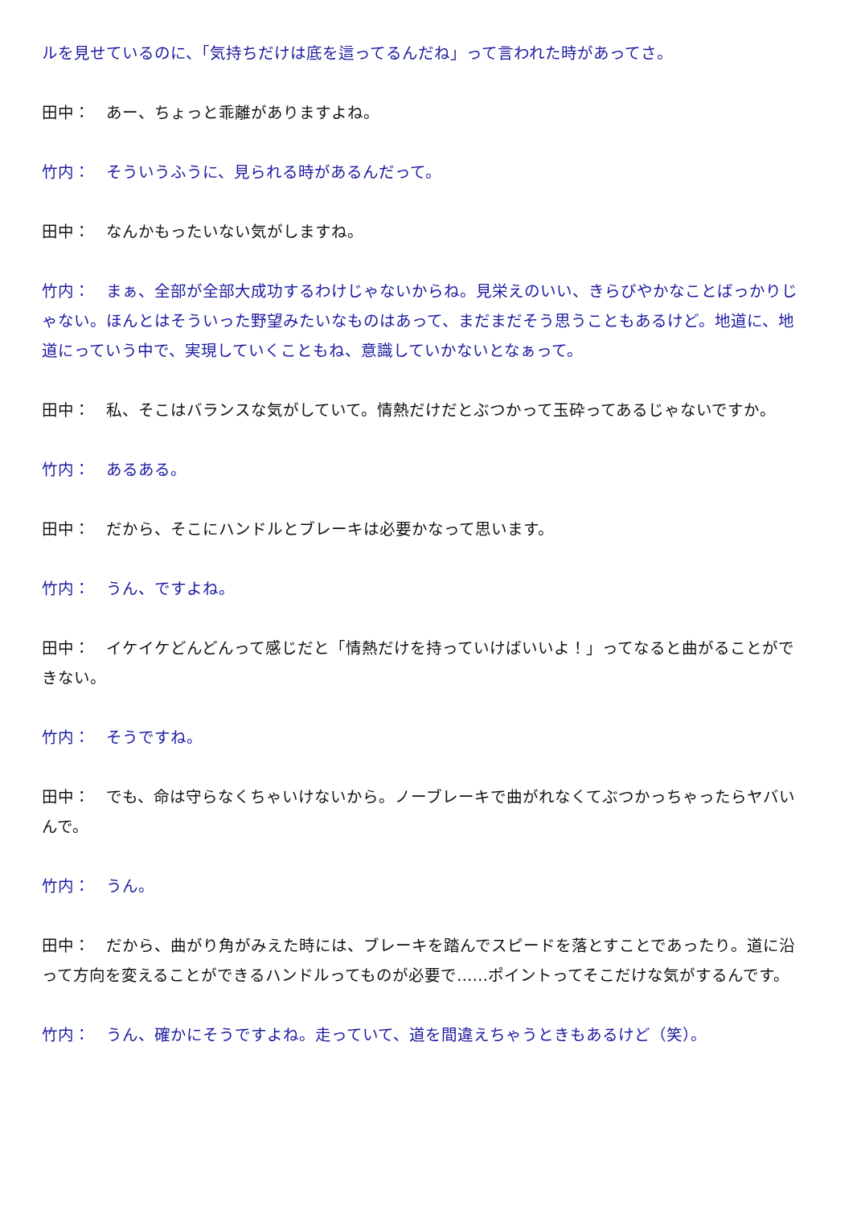ルを見せているのに、「気持ちだけは底を這ってるんだね」って言われた時があってさ。
田中：　あー、ちょっと乖離がありますよね。
竹内：　そういうふうに、見られる時があるんだって。
田中：　なんかもったいない気がしますね。
竹内：　まぁ、全部が全部大成功するわけじゃないからね。見栄えのいい、きらびやかなことばっかりじゃない。ほんとはそういった野望みたいなものはあって、まだまだそう思うこともあるけど。地道に、地道にっていう中で、実現していくこともね、意識していかないとなぁって。
田中：　私、そこはバランスな気がしていて。情熱だけだとぶつかって玉砕ってあるじゃないですか。
竹内：　あるある。
田中：　だから、そこにハンドルとブレーキは必要かなって思います。
竹内：　うん、ですよね。
田中：　イケイケどんどんって感じだと「情熱だけを持っていけばいいよ！」ってなると曲がることができない。
竹内：　そうですね。
田中：　でも、命は守らなくちゃいけないから。ノーブレーキで曲がれなくてぶつかっちゃったらヤバいんで。
竹内：　うん。
田中：　だから、曲がり角がみえた時には、ブレーキを踏んでスピードを落とすことであったり。道に沿って方向を変えることができるハンドルってものが必要で……ポイントってそこだけな気がするんです。
竹内：　うん、確かにそうですよね。走っていて、道を間違えちゃうときもあるけど（笑）。